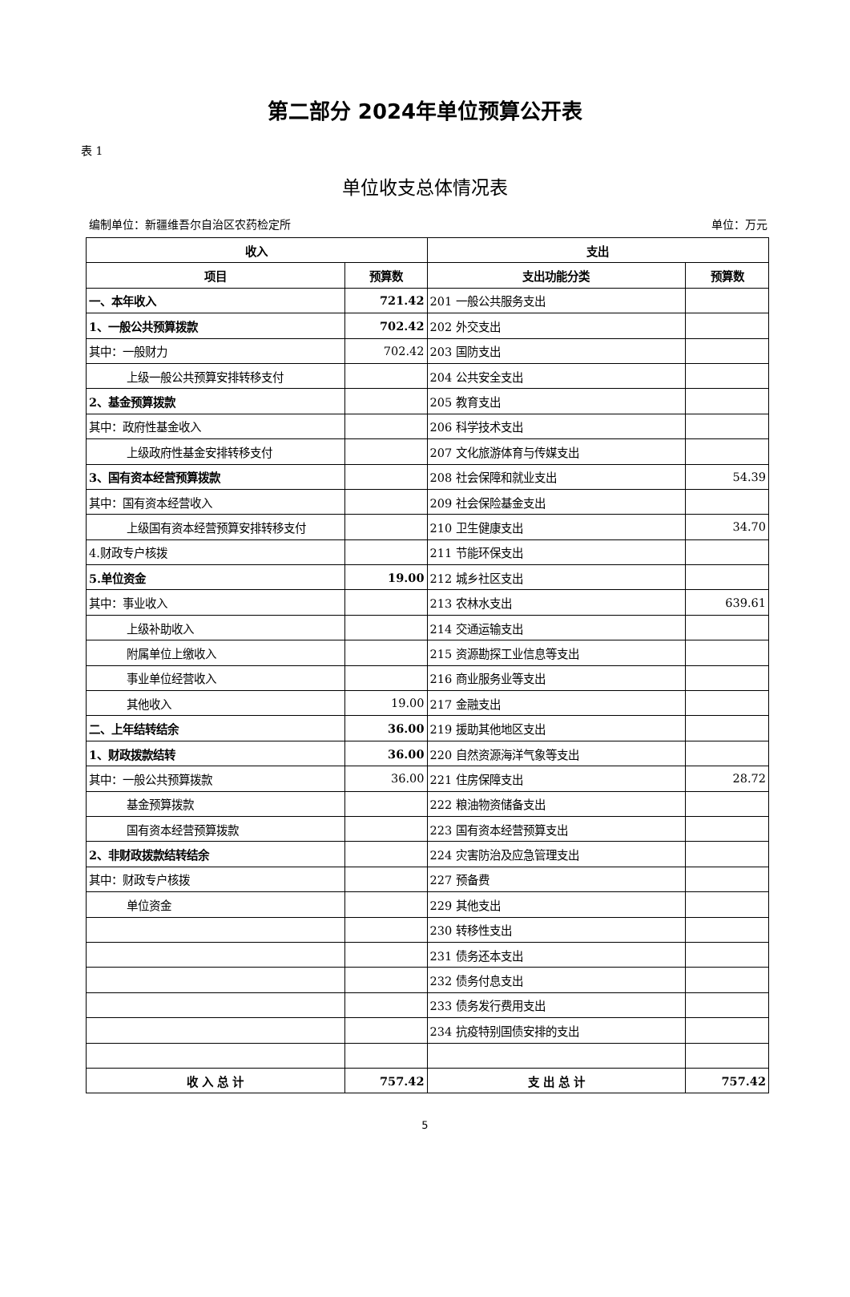第二部分 2024年单位预算公开表
表 1
单位收支总体情况表
编制单位：新疆维吾尔自治区农药检定所 单位：万元
| 收入 | | 支出 | |
| --- | --- | --- | --- |
| 项目 | 预算数 | 支出功能分类 | 预算数 |
| 一、本年收入 | 721.42 | 201 一般公共服务支出 | |
| 1、一般公共预算拨款 | 702.42 | 202 外交支出 | |
| 其中：一般财力 | 702.42 | 203 国防支出 | |
| 上级一般公共预算安排转移支付 | | 204 公共安全支出 | |
| 2、基金预算拨款 | | 205 教育支出 | |
| 其中：政府性基金收入 | | 206 科学技术支出 | |
| 上级政府性基金安排转移支付 | | 207 文化旅游体育与传媒支出 | |
| 3、国有资本经营预算拨款 | | 208 社会保障和就业支出 | 54.39 |
| 其中：国有资本经营收入 | | 209 社会保险基金支出 | |
| 上级国有资本经营预算安排转移支付 | | 210 卫生健康支出 | 34.70 |
| 4.财政专户核拨 | | 211 节能环保支出 | |
| 5.单位资金 | 19.00 | 212 城乡社区支出 | |
| 其中：事业收入 | | 213 农林水支出 | 639.61 |
| 上级补助收入 | | 214 交通运输支出 | |
| 附属单位上缴收入 | | 215 资源勘探工业信息等支出 | |
| 事业单位经营收入 | | 216 商业服务业等支出 | |
| 其他收入 | 19.00 | 217 金融支出 | |
| 二、上年结转结余 | 36.00 | 219 援助其他地区支出 | |
| 1、财政拨款结转 | 36.00 | 220 自然资源海洋气象等支出 | |
| 其中：一般公共预算拨款 | 36.00 | 221 住房保障支出 | 28.72 |
| 基金预算拨款 | | 222 粮油物资储备支出 | |
| 国有资本经营预算拨款 | | 223 国有资本经营预算支出 | |
| 2、非财政拨款结转结余 | | 224 灾害防治及应急管理支出 | |
| 其中：财政专户核拨 | | 227 预备费 | |
| 单位资金 | | 229 其他支出 | |
| | | 230 转移性支出 | |
| | | 231 债务还本支出 | |
| | | 232 债务付息支出 | |
| | | 233 债务发行费用支出 | |
| | | 234 抗疫特别国债安排的支出 | |
| 收 入 总 计 | 757.42 | 支 出 总 计 | 757.42 |
5